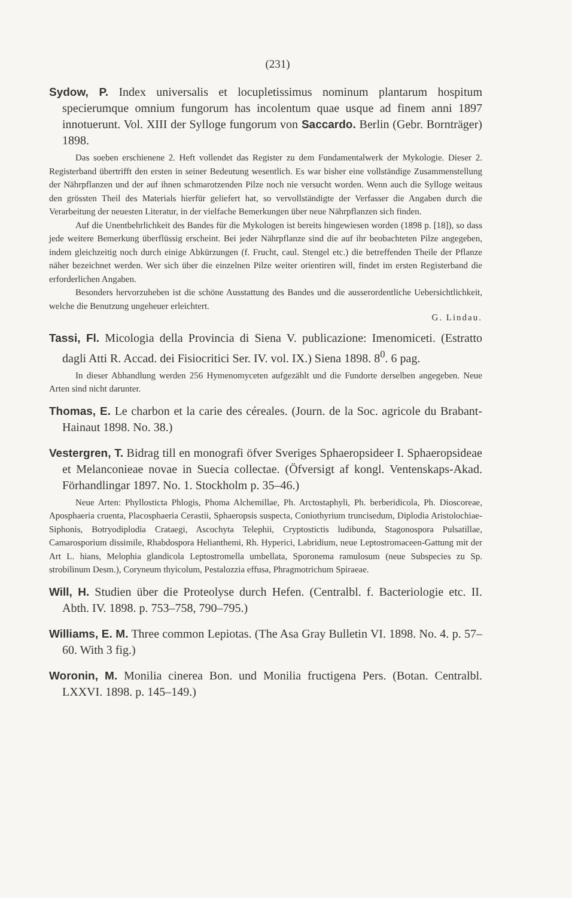(231)
Sydow, P. Index universalis et locupletissimus nominum plantarum hospitum specierumque omnium fungorum has incolentum quae usque ad finem anni 1897 innotuerunt. Vol. XIII der Sylloge fungorum von Saccardo. Berlin (Gebr. Bornträger) 1898.
Das soeben erschienene 2. Heft vollendet das Register zu dem Fundamentalwerk der Mykologie. Dieser 2. Registerband übertrifft den ersten in seiner Bedeutung wesentlich. Es war bisher eine vollständige Zusammenstellung der Nährpflanzen und der auf ihnen schmarotzenden Pilze noch nie versucht worden. Wenn auch die Sylloge weitaus den grössten Theil des Materials hierfür geliefert hat, so vervollständigte der Verfasser die Angaben durch die Verarbeitung der neuesten Literatur, in der vielfache Bemerkungen über neue Nährpflanzen sich finden.
Auf die Unentbehrlichkeit des Bandes für die Mykologen ist bereits hingewiesen worden (1898 p. [18]), so dass jede weitere Bemerkung überflüssig erscheint. Bei jeder Nährpflanze sind die auf ihr beobachteten Pilze angegeben, indem gleichzeitig noch durch einige Abkürzungen (f. Frucht, caul. Stengel etc.) die betreffenden Theile der Pflanze näher bezeichnet werden. Wer sich über die einzelnen Pilze weiter orientiren will, findet im ersten Registerband die erforderlichen Angaben.
Besonders hervorzuheben ist die schöne Ausstattung des Bandes und die ausserordentliche Uebersichtlichkeit, welche die Benutzung ungeheuer erleichtert.
G. Lindau.
Tassi, Fl. Micologia della Provincia di Siena V. publicazione: Imenomiceti. (Estratto dagli Atti R. Accad. dei Fisiocritici Ser. IV. vol. IX.) Siena 1898. 8<sup>0</sup>. 6 pag.
In dieser Abhandlung werden 256 Hymenomyceten aufgezählt und die Fundorte derselben angegeben. Neue Arten sind nicht darunter.
Thomas, E. Le charbon et la carie des céreales. (Journ. de la Soc. agricole du Brabant-Hainaut 1898. No. 38.)
Vestergren, T. Bidrag till en monografi öfver Sveriges Sphaeropsideer I. Sphaeropsideae et Melanconieae novae in Suecia collectae. (Öfversigt af kongl. Ventenskaps-Akad. Förhandlingar 1897. No. 1. Stockholm p. 35–46.)
Neue Arten: Phyllosticta Phlogis, Phoma Alchemillae, Ph. Arctostaphyli, Ph. berberidicola, Ph. Dioscoreae, Aposphaeria cruenta, Placosphaeria Cerastii, Sphaeropsis suspecta, Coniothyrium truncisedum, Diplodia Aristolochiae-Siphonis, Botryodiplodia Crataegi, Ascochyta Telephii, Cryptostictis ludibunda, Stagonospora Pulsatillae, Camarosporium dissimile, Rhabdospora Helianthemi, Rh. Hyperici, Labridium, neue Leptostromaceen-Gattung mit der Art L. hians, Melophia glandicola Leptostromella umbellata, Sporonema ramulosum (neue Subspecies zu Sp. strobilinum Desm.), Coryneum thyicolum, Pestalozzia effusa, Phragmotrichum Spiraeae.
Will, H. Studien über die Proteolyse durch Hefen. (Centralbl. f. Bacteriologie etc. II. Abth. IV. 1898. p. 753–758, 790–795.)
Williams, E. M. Three common Lepiotas. (The Asa Gray Bulletin VI. 1898. No. 4. p. 57–60. With 3 fig.)
Woronin, M. Monilia cinerea Bon. und Monilia fructigena Pers. (Botan. Centralbl. LXXVI. 1898. p. 145–149.)